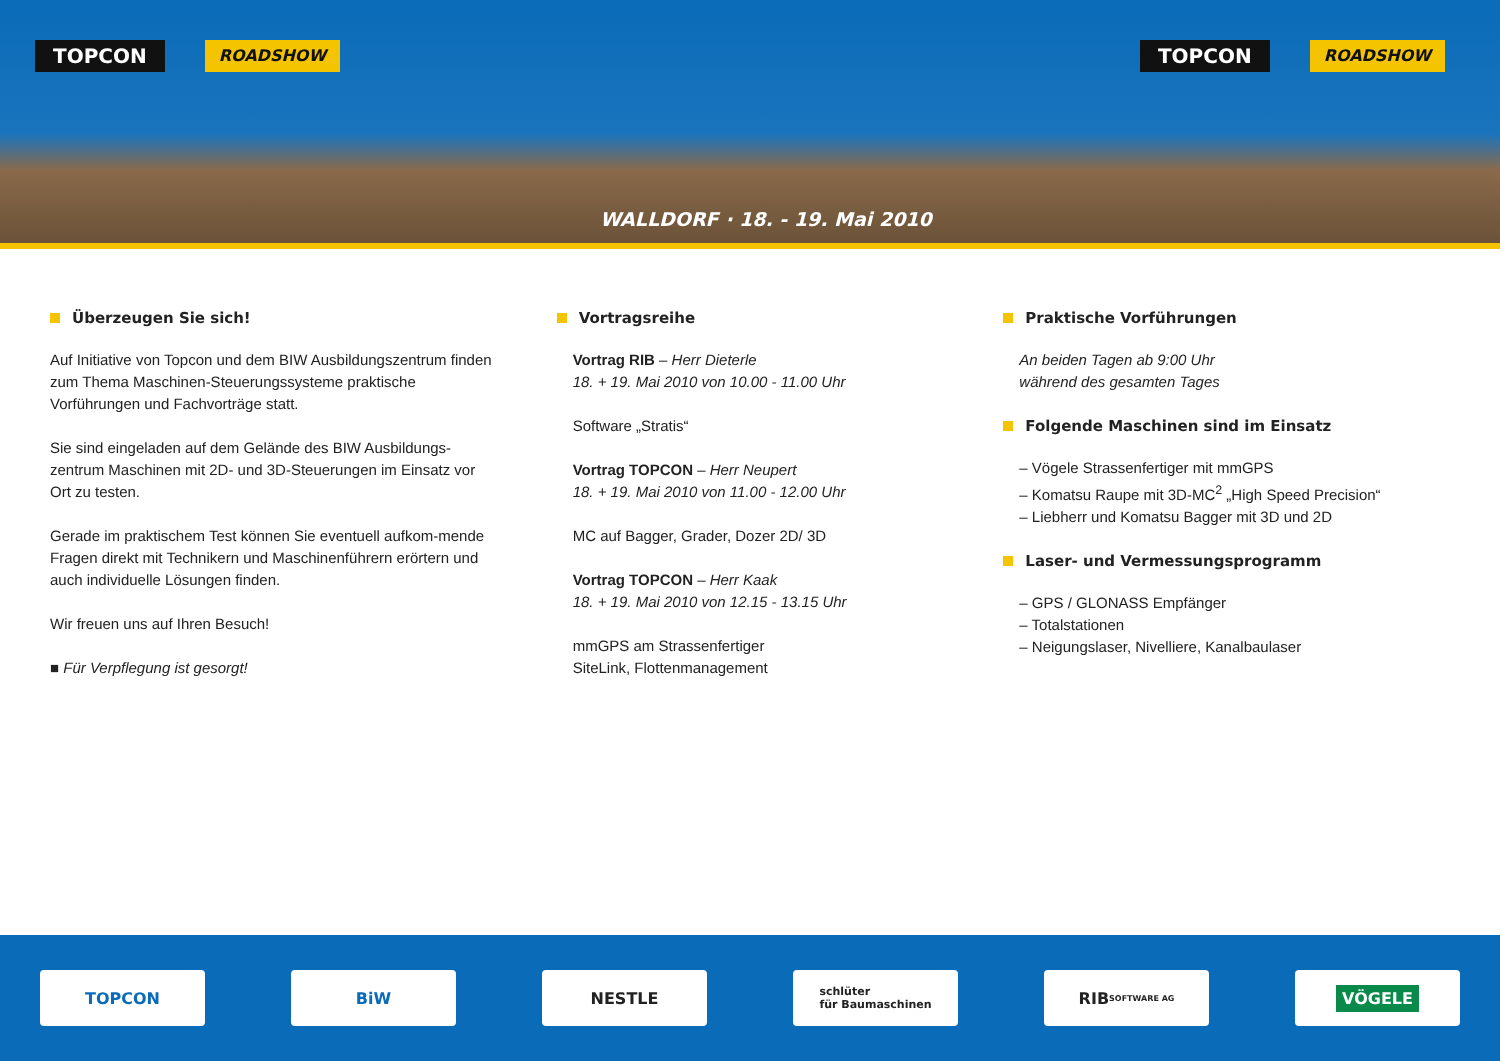TOPCON ROADSHOW
TOPCON ROADSHOW
WALLDORF · 18. - 19. Mai 2010
Überzeugen Sie sich!
Auf Initiative von Topcon und dem BIW Ausbildungszentrum finden zum Thema Maschinen-Steuerungssysteme praktische Vorführungen und Fachvorträge statt.
Sie sind eingeladen auf dem Gelände des BIW Ausbildungs-zentrum Maschinen mit 2D- und 3D-Steuerungen im Einsatz vor Ort zu testen.
Gerade im praktischem Test können Sie eventuell aufkom-mende Fragen direkt mit Technikern und Maschinenführern erörtern und auch individuelle Lösungen finden.
Wir freuen uns auf Ihren Besuch!
■ Für Verpflegung ist gesorgt!
Vortragsreihe
Vortrag RIB – Herr Dieterle
18. + 19. Mai 2010 von 10.00 - 11.00 Uhr
Software „Stratis“
Vortrag TOPCON – Herr Neupert
18. + 19. Mai 2010 von 11.00 - 12.00 Uhr
MC auf Bagger, Grader, Dozer 2D/ 3D
Vortrag TOPCON – Herr Kaak
18. + 19. Mai 2010 von 12.15 - 13.15 Uhr
mmGPS am Strassenfertiger
SiteLink, Flottenmanagement
Praktische Vorführungen
An beiden Tagen ab 9:00 Uhr
während des gesamten Tages
Folgende Maschinen sind im Einsatz
– Vögele Strassenfertiger mit mmGPS
– Komatsu Raupe mit 3D-MC<sup>2</sup> „High Speed Precision“
– Liebherr und Komatsu Bagger mit 3D und 2D
Laser- und Vermessungsprogramm
– GPS / GLONASS Empfänger
– Totalstationen
– Neigungslaser, Nivelliere, Kanalbaulaser
TOPCON BiW NESTLE
schlüter
für Baumaschinen
RIB SOFTWARE AG
VÖGELE